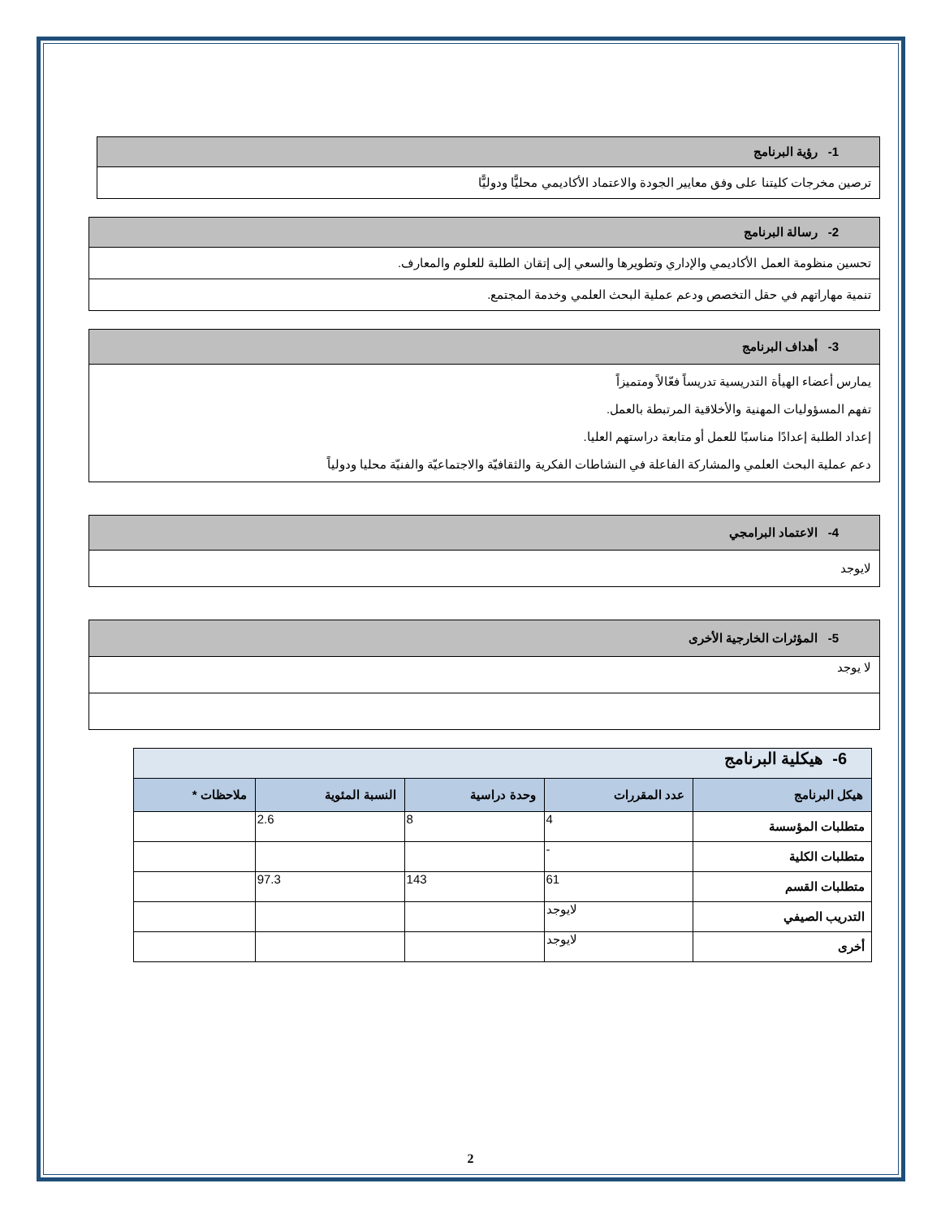| 1- رؤية البرنامج |
| ترصين مخرجات كليتنا على وفق معايير الجودة والاعتماد الأكاديمي محليًّا ودوليًّا |
| 2- رسالة البرنامج |
| تحسين منظومة العمل الأكاديمي والإداري وتطويرها والسعي إلى إتقان الطلبة للعلوم والمعارف. |
| تنمية مهاراتهم في حقل التخصص ودعم عملية البحث العلمي وخدمة المجتمع. |
| 3- أهداف البرنامج |
| يمارس أعضاء الهيأة التدريسية تدريساً فعّالاً ومتميزاً تفهم المسؤوليات المهنية والأخلاقية المرتبطة بالعمل. إعداد الطلبة إعدادًا مناسبًا للعمل أو متابعة دراستهم العليا. دعم عملية البحث العلمي والمشاركة الفاعلة في النشاطات الفكرية والثقافيّة والاجتماعيّة والفنيّة محليا ودولياً |
| 4- الاعتماد البرامجي |
| لايوجد |
| 5- المؤثرات الخارجية الأخرى |
| لا يوجد |
| 6- هيكلية البرنامج | | | | |
| هيكل البرنامج | عدد المقررات | وحدة دراسية | النسبة المئوية | ملاحظات * |
| متطلبات المؤسسة | 4 | 8 | 2.6 | |
| متطلبات الكلية | - | | | |
| متطلبات القسم | 61 | 143 | 97.3 | |
| التدريب الصيفي | لايوجد | | | |
| أخرى | لايوجد | | | |
2